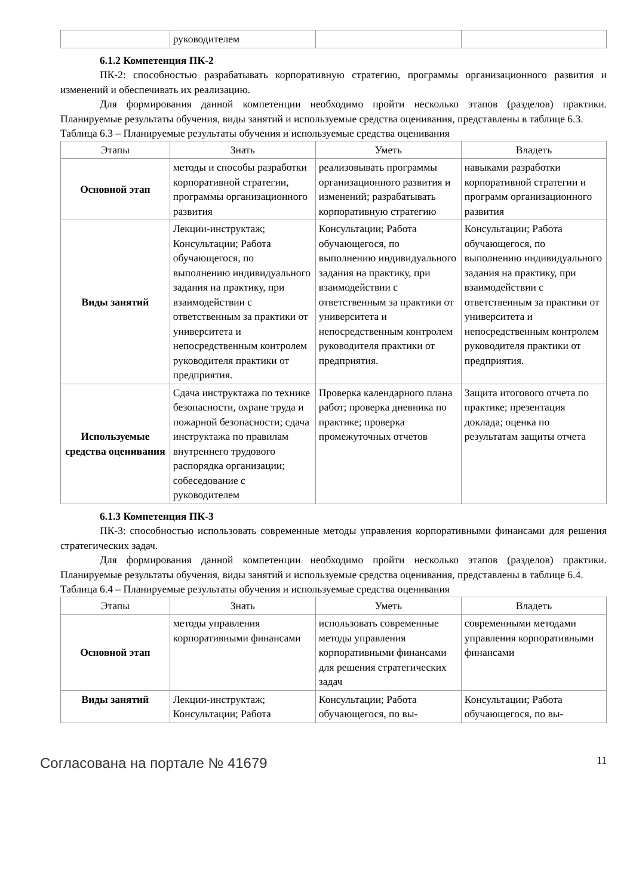| | руководителем | | |
6.1.2 Компетенция ПК-2
ПК-2: способностью разрабатывать корпоративную стратегию, программы организационного развития и изменений и обеспечивать их реализацию.
Для формирования данной компетенции необходимо пройти несколько этапов (разделов) практики. Планируемые результаты обучения, виды занятий и используемые средства оценивания, представлены в таблице 6.3.
Таблица 6.3 – Планируемые результаты обучения и используемые средства оценивания
| Этапы | Знать | Уметь | Владеть |
| --- | --- | --- | --- |
| Основной этап | методы и способы разработки корпоративной стратегии, программы организационного развития | реализовывать программы организационного развития и изменений; разрабатывать корпоративную стратегию | навыками разработки корпоративной стратегии и программ организационного развития |
| Виды занятий | Лекции-инструктаж; Консультации; Работа обучающегося, по выполнению индивидуального задания на практику, при взаимодействии с ответственным за практики от университета и непосредственным контролем руководителя практики от предприятия. | Консультации; Работа обучающегося, по выполнению индивидуального задания на практику, при взаимодействии с ответственным за практики от университета и непосредственным контролем руководителя практики от предприятия. | Консультации; Работа обучающегося, по выполнению индивидуального задания на практику, при взаимодействии с ответственным за практики от университета и непосредственным контролем руководителя практики от предприятия. |
| Используемые средства оценивания | Сдача инструктажа по технике безопасности, охране труда и пожарной безопасности; сдача инструктажа по правилам внутреннего трудового распорядка организации; собеседование с руководителем | Проверка календарного плана работ; проверка дневника по практике; проверка промежуточных отчетов | Защита итогового отчета по практике; презентация доклада; оценка по результатам защиты отчета |
6.1.3 Компетенция ПК-3
ПК-3: способностью использовать современные методы управления корпоративными финансами для решения стратегических задач.
Для формирования данной компетенции необходимо пройти несколько этапов (разделов) практики. Планируемые результаты обучения, виды занятий и используемые средства оценивания, представлены в таблице 6.4.
Таблица 6.4 – Планируемые результаты обучения и используемые средства оценивания
| Этапы | Знать | Уметь | Владеть |
| --- | --- | --- | --- |
| Основной этап | методы управления корпоративными финансами | использовать современные методы управления корпоративными финансами для решения стратегических задач | современными методами управления корпоративными финансами |
| Виды занятий | Лекции-инструктаж; Консультации; Работа | Консультации; Работа обучающегося, по вы- | Консультации; Работа обучающегося, по вы- |
Согласована на портале № 41679 11